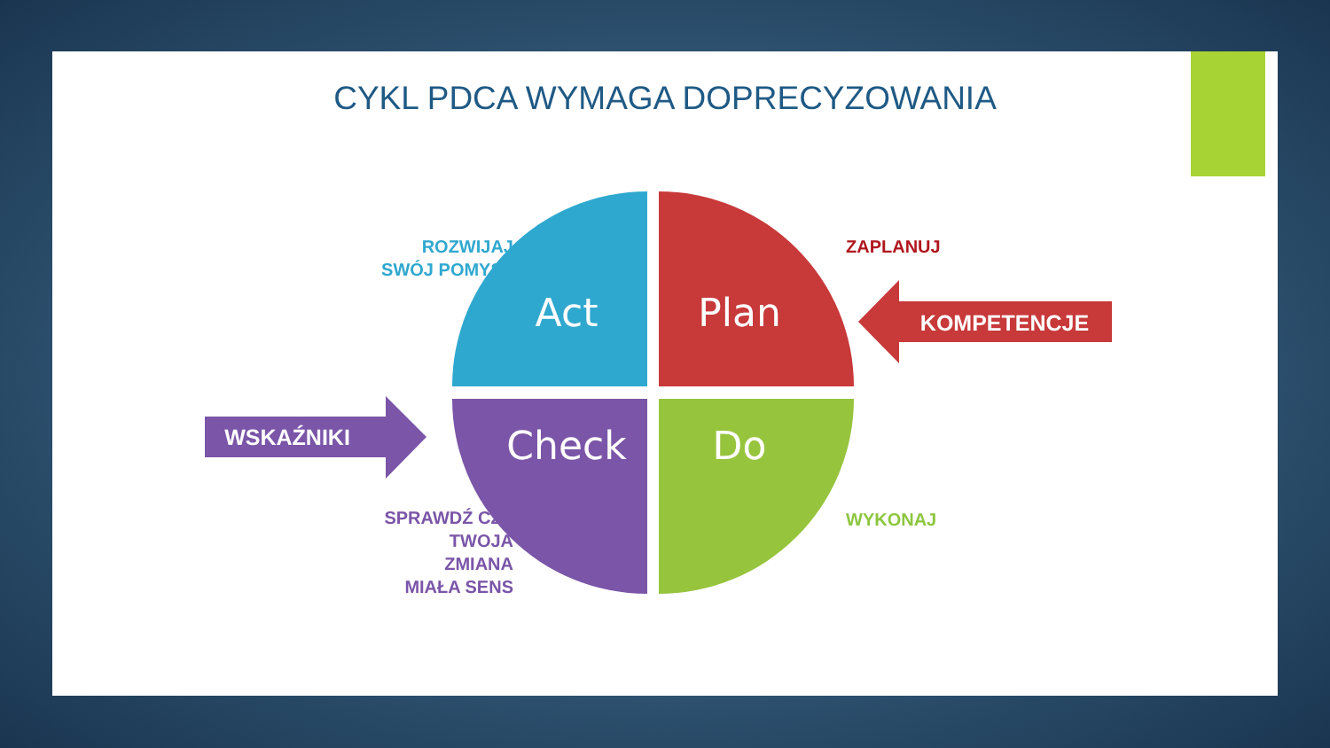CYKL PDCA WYMAGA DOPRECYZOWANIA
Act
Plan
Check
Do
KOMPETENCJE
WSKAŹNIKI
ROZWIJAJ
SWÓJ POMYSŁ
ZAPLANUJ
WYKONAJ
SPRAWDŹ CZY
TWOJA
ZMIANA
MIAŁA SENS